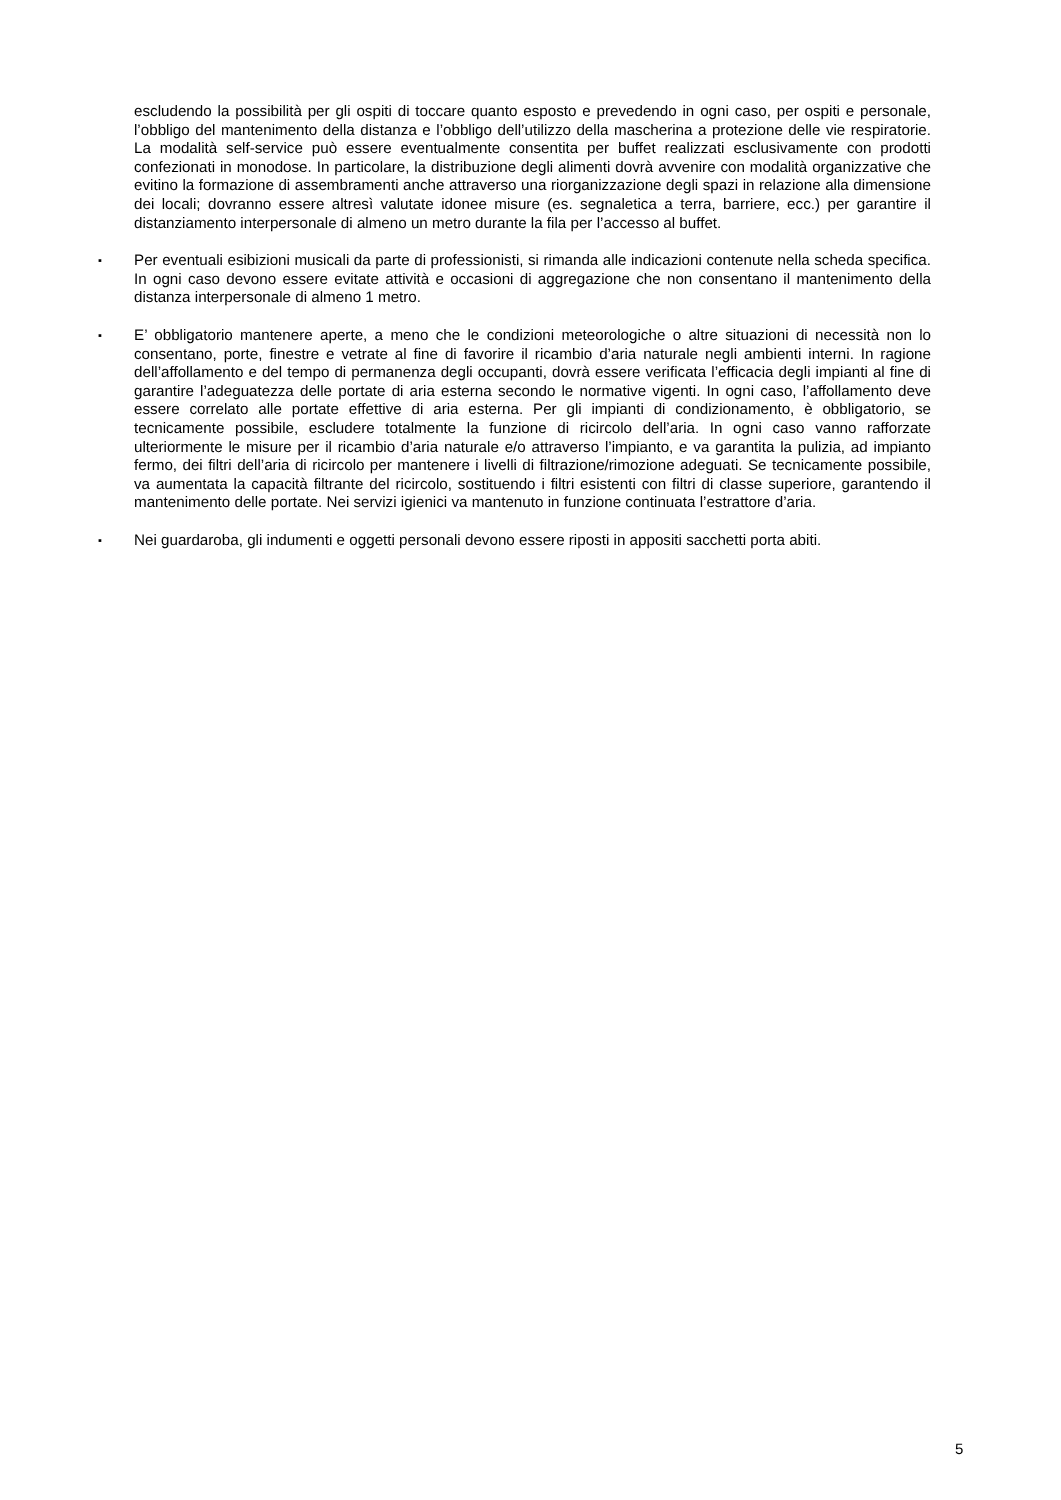escludendo la possibilità per gli ospiti di toccare quanto esposto e prevedendo in ogni caso, per ospiti e personale, l’obbligo del mantenimento della distanza e l’obbligo dell’utilizzo della mascherina a protezione delle vie respiratorie. La modalità self-service può essere eventualmente consentita per buffet realizzati esclusivamente con prodotti confezionati in monodose. In particolare, la distribuzione degli alimenti dovrà avvenire con modalità organizzative che evitino la formazione di assembramenti anche attraverso una riorganizzazione degli spazi in relazione alla dimensione dei locali; dovranno essere altresì valutate idonee misure (es. segnaletica a terra, barriere, ecc.) per garantire il distanziamento interpersonale di almeno un metro durante la fila per l’accesso al buffet.
▪
Per eventuali esibizioni musicali da parte di professionisti, si rimanda alle indicazioni contenute nella scheda specifica. In ogni caso devono essere evitate attività e occasioni di aggregazione che non consentano il mantenimento della distanza interpersonale di almeno 1 metro.
▪
E’ obbligatorio mantenere aperte, a meno che le condizioni meteorologiche o altre situazioni di necessità non lo consentano, porte, finestre e vetrate al fine di favorire il ricambio d’aria naturale negli ambienti interni. In ragione dell’affollamento e del tempo di permanenza degli occupanti, dovrà essere verificata l’efficacia degli impianti al fine di garantire l’adeguatezza delle portate di aria esterna secondo le normative vigenti. In ogni caso, l’affollamento deve essere correlato alle portate effettive di aria esterna. Per gli impianti di condizionamento, è obbligatorio, se tecnicamente possibile, escludere totalmente la funzione di ricircolo dell’aria. In ogni caso vanno rafforzate ulteriormente le misure per il ricambio d’aria naturale e/o attraverso l’impianto, e va garantita la pulizia, ad impianto fermo, dei filtri dell’aria di ricircolo per mantenere i livelli di filtrazione/rimozione adeguati. Se tecnicamente possibile, va aumentata la capacità filtrante del ricircolo, sostituendo i filtri esistenti con filtri di classe superiore, garantendo il mantenimento delle portate. Nei servizi igienici va mantenuto in funzione continuata l’estrattore d’aria.
▪
Nei guardaroba, gli indumenti e oggetti personali devono essere riposti in appositi sacchetti porta abiti.
5